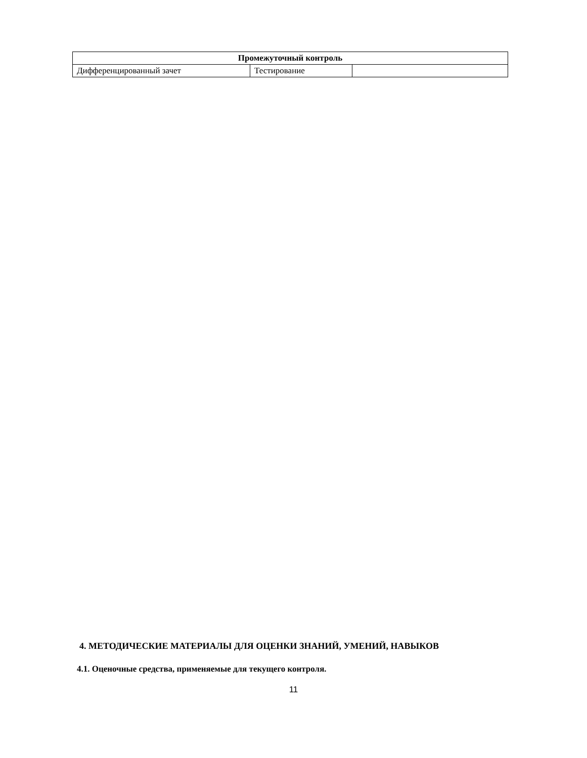| Промежуточный контроль | | |
| --- | --- | --- |
| Дифференцированный зачет | Тестирование | |
4. МЕТОДИЧЕСКИЕ МАТЕРИАЛЫ ДЛЯ ОЦЕНКИ ЗНАНИЙ, УМЕНИЙ, НАВЫКОВ
4.1. Оценочные средства, применяемые для текущего контроля.
11